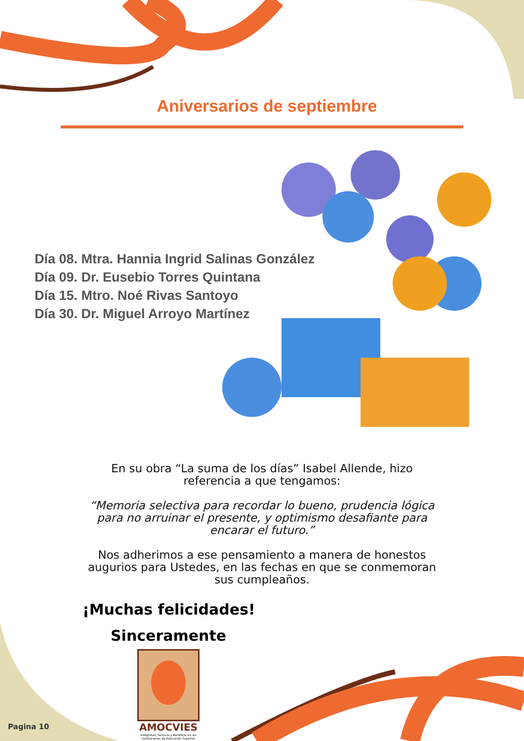Aniversarios de septiembre
Día 08. Mtra. Hannia Ingrid Salinas González
Día 09. Dr. Eusebio Torres Quintana
Día 15. Mtro. Noé Rivas Santoyo
Día 30. Dr. Miguel Arroyo Martínez
En su obra “La suma de los días” Isabel Allende, hizo
referencia a que tengamos:
“Memoria selectiva para recordar lo bueno, prudencia lógica
para no arruinar el presente, y optimismo desafiante para
encarar el futuro.”
Nos adherimos a ese pensamiento a manera de honestos
augurios para Ustedes, en las fechas en que se conmemoran
sus cumpleaños.
¡Muchas felicidades!
Sinceramente
AMOCVIES
Integridad, Servicio y Beneficio en las Instituciones de Educación Superior
Pagina 10